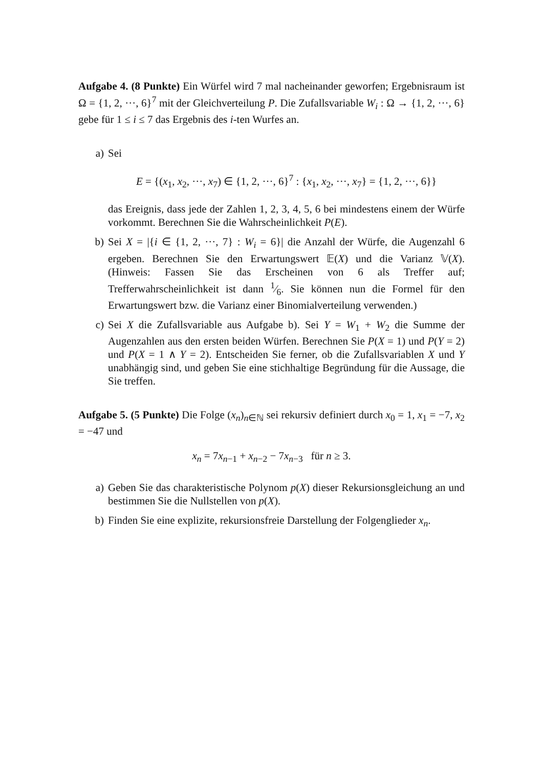Aufgabe 4. (8 Punkte) Ein Würfel wird 7 mal nacheinander geworfen; Ergebnisraum ist Ω = {1, 2, ···, 6}<sup>7</sup> mit der Gleichverteilung P. Die Zufallsvariable W<sub>i</sub> : Ω → {1, 2, ···, 6} gebe für 1 ≤ i ≤ 7 das Ergebnis des i-ten Wurfes an.
a) Sei
E = {(x<sub>1</sub>, x<sub>2</sub>, ···, x<sub>7</sub>) ∈ {1, 2, ···, 6}<sup>7</sup> : {x<sub>1</sub>, x<sub>2</sub>, ···, x<sub>7</sub>} = {1, 2, ···, 6}}
das Ereignis, dass jede der Zahlen 1, 2, 3, 4, 5, 6 bei mindestens einem der Würfe vorkommt. Berechnen Sie die Wahrscheinlichkeit P(E).
b) Sei X = |{i ∈ {1, 2, ···, 7} : W<sub>i</sub> = 6}| die Anzahl der Würfe, die Augenzahl 6 ergeben. Berechnen Sie den Erwartungswert 𝔼(X) und die Varianz 𝕍(X). (Hinweis: Fassen Sie das Erscheinen von 6 als Treffer auf; Trefferwahrscheinlichkeit ist dann 1⁄6. Sie können nun die Formel für den Erwartungswert bzw. die Varianz einer Binomialverteilung verwenden.)
c) Sei X die Zufallsvariable aus Aufgabe b). Sei Y = W<sub>1</sub> + W<sub>2</sub> die Summe der Augenzahlen aus den ersten beiden Würfen. Berechnen Sie P(X = 1) und P(Y = 2) und P(X = 1 ∧ Y = 2). Entscheiden Sie ferner, ob die Zufallsvariablen X und Y unabhängig sind, und geben Sie eine stichhaltige Begründung für die Aussage, die Sie treffen.
Aufgabe 5. (5 Punkte) Die Folge (x<sub>n</sub>)<sub>n∈ℕ</sub> sei rekursiv definiert durch x<sub>0</sub> = 1, x<sub>1</sub> = −7, x<sub>2</sub> = −47 und
x<sub>n</sub> = 7x<sub>n−1</sub> + x<sub>n−2</sub> − 7x<sub>n−3</sub> für n ≥ 3.
a) Geben Sie das charakteristische Polynom p(X) dieser Rekursionsgleichung an und bestimmen Sie die Nullstellen von p(X).
b) Finden Sie eine explizite, rekursionsfreie Darstellung der Folgenglieder x<sub>n</sub>.